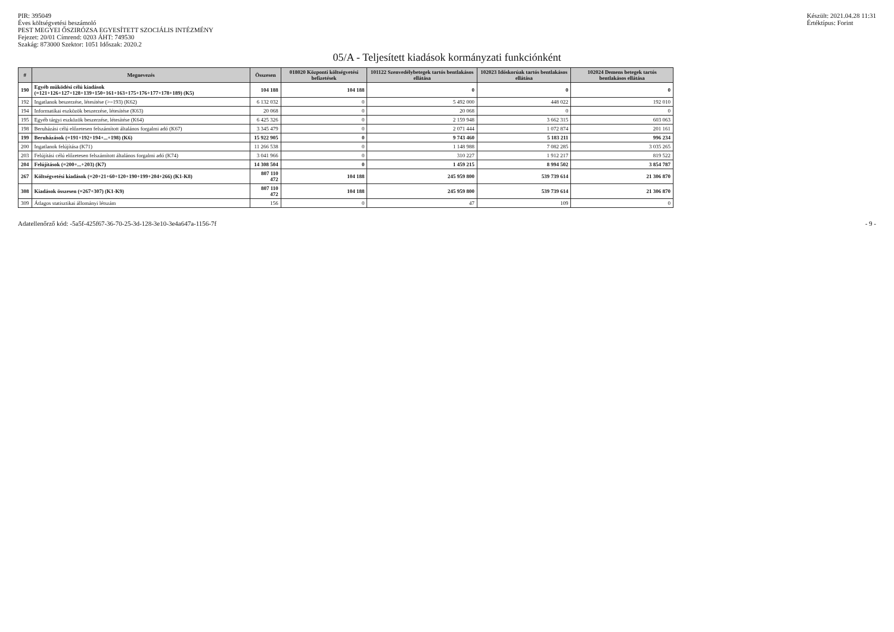PIR: 395049
Éves költségvetési beszámoló
PEST MEGYEI ŐSZIRÓZSA EGYESÍTETT SZOCIÁLIS INTÉZMÉNY
Fejezet: 20/01 Címrend: 0203 ÁHT: 749530
Szakág: 873000 Szektor: 1051 Időszak: 2020.2
Készült: 2021.04.28 11:31
Értéktípus: Forint
05/A - Teljesített kiadások kormányzati funkciónként
| # | Megnevezés | Összesen | 018020 Központi költségvetési befizetések | 101122 Szenvedélybetegek tartós bentlakásos ellátása | 102023 Időskorúak tartós bentlakásos ellátása | 102024 Demens betegek tartós bentlakásos ellátása |
| --- | --- | --- | --- | --- | --- | --- |
| 190 | Egyéb működési célú kiadások (=121+126+127+128+139+150+161+163+175+176+177+178+189) (K5) | 104 188 | 104 188 | 0 | 0 | 0 |
| 192 | Ingatlanok beszerzése, létesítése (>=193) (K62) | 6 132 032 | 0 | 5 492 000 | 448 022 | 192 010 |
| 194 | Informatikai eszközök beszerzése, létesítése (K63) | 20 068 | 0 | 20 068 | 0 | 0 |
| 195 | Egyéb tárgyi eszközök beszerzése, létesítése (K64) | 6 425 326 | 0 | 2 159 948 | 3 662 315 | 603 063 |
| 198 | Beruházási célú előzetesen felszámított általános forgalmi adó (K67) | 3 345 479 | 0 | 2 071 444 | 1 072 874 | 201 161 |
| 199 | Beruházások (=191+192+194+...+198) (K6) | 15 922 905 | 0 | 9 743 460 | 5 183 211 | 996 234 |
| 200 | Ingatlanok felújítása (K71) | 11 266 538 | 0 | 1 148 988 | 7 082 285 | 3 035 265 |
| 203 | Felújítási célú előzetesen felszámított általános forgalmi adó (K74) | 3 041 966 | 0 | 310 227 | 1 912 217 | 819 522 |
| 204 | Felújítások (=200+...+203) (K7) | 14 308 504 | 0 | 1 459 215 | 8 994 502 | 3 854 787 |
| 267 | Költségvetési kiadások (=20+21+60+120+190+199+204+266) (K1-K8) | 807 110 472 | 104 188 | 245 959 800 | 539 739 614 | 21 306 870 |
| 308 | Kiadások összesen (=267+307) (K1-K9) | 807 110 472 | 104 188 | 245 959 800 | 539 739 614 | 21 306 870 |
| 309 | Átlagos statisztikai állományi létszám | 156 | 0 | 47 | 109 | 0 |
Adatellenőrző kód: -5a5f-425f67-36-70-25-3d-128-3e10-3e4a647a-1156-7f
- 9 -